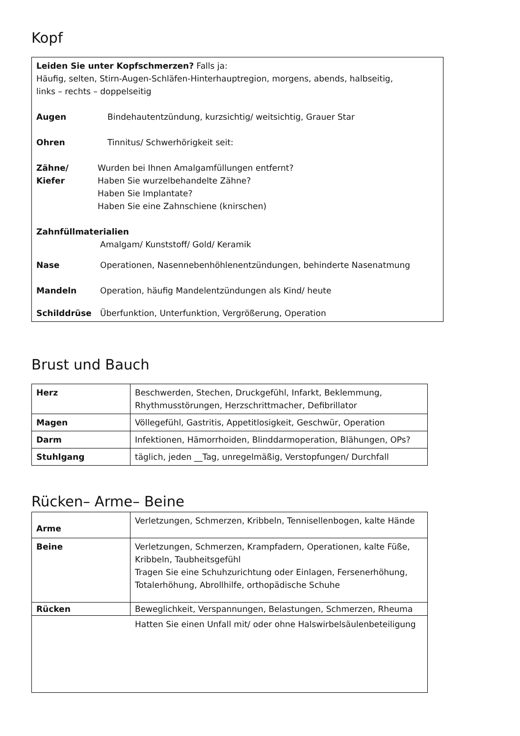Kopf
Leiden Sie unter Kopfschmerzen? Falls ja:
Häufig, selten, Stirn-Augen-Schläfen-Hinterhauptregion, morgens, abends, halbseitig,
links – rechts – doppelseitig
Augen Bindehautentzündung, kurzsichtig/ weitsichtig, Grauer Star
Ohren Tinnitus/ Schwerhörigkeit seit:
Zähne/ Kiefer
Wurden bei Ihnen Amalgamfüllungen entfernt?
Haben Sie wurzelbehandelte Zähne?
Haben Sie Implantate?
Haben Sie eine Zahnschiene (knirschen)
Zahnfüllmaterialien
Amalgam/ Kunststoff/ Gold/ Keramik
Nase Operationen, Nasennebenhöhlenentzündungen, behinderte Nasenatmung
Mandeln Operation, häufig Mandelentzündungen als Kind/ heute
Schilddrüse Überfunktion, Unterfunktion, Vergrößerung, Operation
Brust und Bauch
| Herz | Beschwerden, Stechen, Druckgefühl, Infarkt, Beklemmung, Rhythmusstörungen, Herzschrittmacher, Defibrillator |
| Magen | Völlegefühl, Gastritis, Appetitlosigkeit, Geschwür, Operation |
| Darm | Infektionen, Hämorrhoiden, Blinddarmoperation, Blähungen, OPs? |
| Stuhlgang | täglich, jeden __Tag, unregelmäßig, Verstopfungen/ Durchfall |
Rücken– Arme– Beine
| Arme | Verletzungen, Schmerzen, Kribbeln, Tennisellenbogen, kalte Hände |
| Beine | Verletzungen, Schmerzen, Krampfadern, Operationen, kalte Füße, Kribbeln, Taubheitsgefühl Tragen Sie eine Schuhzurichtung oder Einlagen, Fersenerhöhung, Totalerhöhung, Abrollhilfe, orthopädische Schuhe |
| Rücken | Beweglichkeit, Verspannungen, Belastungen, Schmerzen, Rheuma |
| Hatten Sie einen Unfall mit/ oder ohne Halswirbelsäulenbeteiligung | |